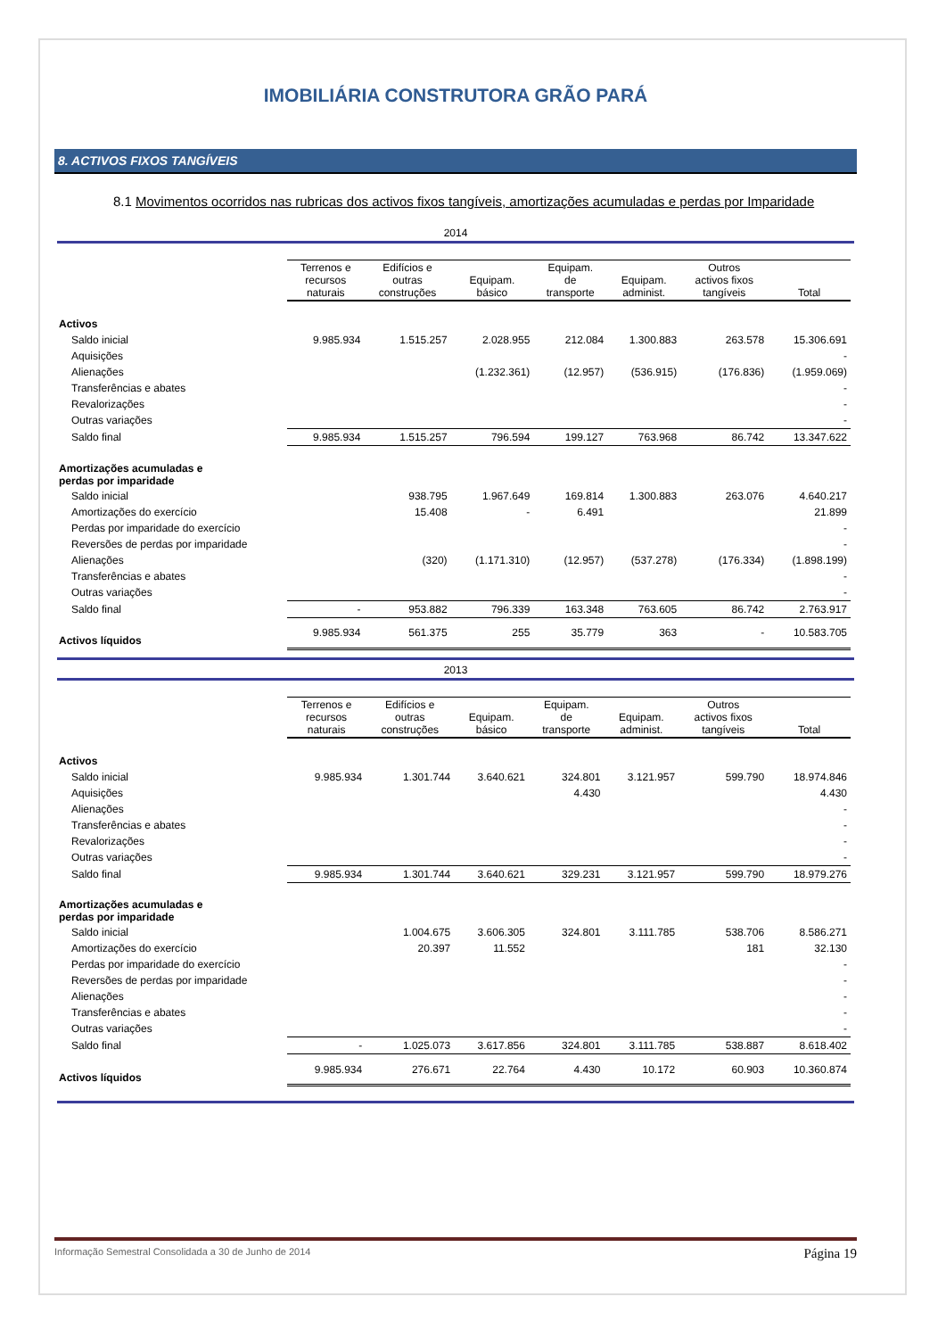IMOBILIÁRIA CONSTRUTORA GRÃO PARÁ
8. ACTIVOS FIXOS TANGÍVEIS
8.1 Movimentos ocorridos nas rubricas dos activos fixos tangíveis, amortizações acumuladas e perdas por Imparidade
2014
| | Terrenos e recursos naturais | Edifícios e outras construções | Equipam. básico | Equipam. de transporte | Equipam. administ. | Outros activos fixos tangíveis | Total |
| Activos | | | | | | | |
| Saldo inicial | 9.985.934 | 1.515.257 | 2.028.955 | 212.084 | 1.300.883 | 263.578 | 15.306.691 |
| Aquisições | | | | | | | - |
| Alienações | | | (1.232.361) | (12.957) | (536.915) | (176.836) | (1.959.069) |
| Transferências e abates | | | | | | | - |
| Revalorizações | | | | | | | - |
| Outras variações | | | | | | | - |
| Saldo final | 9.985.934 | 1.515.257 | 796.594 | 199.127 | 763.968 | 86.742 | 13.347.622 |
| Amortizações acumuladas e perdas por imparidade | | | | | | | |
| Saldo inicial | | 938.795 | 1.967.649 | 169.814 | 1.300.883 | 263.076 | 4.640.217 |
| Amortizações do exercício | | 15.408 | - | 6.491 | | | 21.899 |
| Perdas por imparidade do exercício | | | | | | | - |
| Reversões de perdas por imparidade | | | | | | | - |
| Alienações | | (320) | (1.171.310) | (12.957) | (537.278) | (176.334) | (1.898.199) |
| Transferências e abates | | | | | | | - |
| Outras variações | | | | | | | - |
| Saldo final | - | 953.882 | 796.339 | 163.348 | 763.605 | 86.742 | 2.763.917 |
| Activos líquidos | 9.985.934 | 561.375 | 255 | 35.779 | 363 | - | 10.583.705 |
2013
| | Terrenos e recursos naturais | Edifícios e outras construções | Equipam. básico | Equipam. de transporte | Equipam. administ. | Outros activos fixos tangíveis | Total |
| Activos | | | | | | | |
| Saldo inicial | 9.985.934 | 1.301.744 | 3.640.621 | 324.801 | 3.121.957 | 599.790 | 18.974.846 |
| Aquisições | | | | 4.430 | | | 4.430 |
| Alienações | | | | | | | - |
| Transferências e abates | | | | | | | - |
| Revalorizações | | | | | | | - |
| Outras variações | | | | | | | - |
| Saldo final | 9.985.934 | 1.301.744 | 3.640.621 | 329.231 | 3.121.957 | 599.790 | 18.979.276 |
| Amortizações acumuladas e perdas por imparidade | | | | | | | |
| Saldo inicial | | 1.004.675 | 3.606.305 | 324.801 | 3.111.785 | 538.706 | 8.586.271 |
| Amortizações do exercício | | 20.397 | 11.552 | | | 181 | 32.130 |
| Perdas por imparidade do exercício | | | | | | | - |
| Reversões de perdas por imparidade | | | | | | | - |
| Alienações | | | | | | | - |
| Transferências e abates | | | | | | | - |
| Outras variações | | | | | | | - |
| Saldo final | - | 1.025.073 | 3.617.856 | 324.801 | 3.111.785 | 538.887 | 8.618.402 |
| Activos líquidos | 9.985.934 | 276.671 | 22.764 | 4.430 | 10.172 | 60.903 | 10.360.874 |
Informação Semestral Consolidada a 30 de Junho de 2014 Página 19